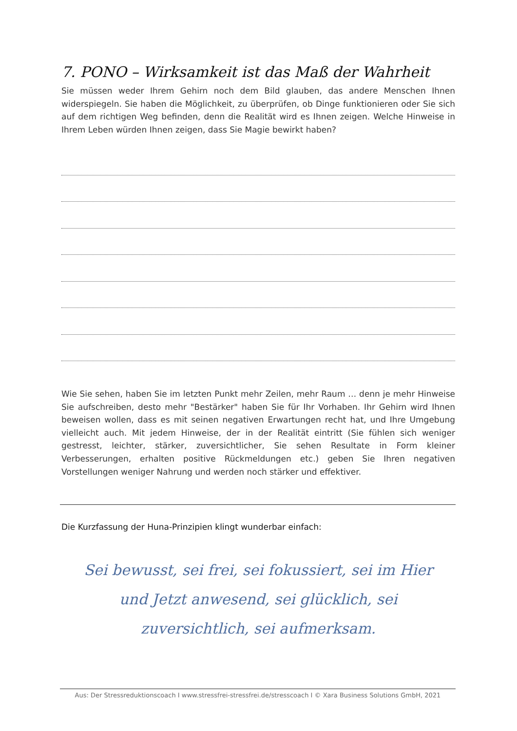7. PONO – Wirksamkeit ist das Maß der Wahrheit
Sie müssen weder Ihrem Gehirn noch dem Bild glauben, das andere Menschen Ihnen widerspiegeln. Sie haben die Möglichkeit, zu überprüfen, ob Dinge funktionieren oder Sie sich auf dem richtigen Weg befinden, denn die Realität wird es Ihnen zeigen. Welche Hinweise in Ihrem Leben würden Ihnen zeigen, dass Sie Magie bewirkt haben?
Wie Sie sehen, haben Sie im letzten Punkt mehr Zeilen, mehr Raum … denn je mehr Hinweise Sie aufschreiben, desto mehr "Bestärker" haben Sie für Ihr Vorhaben. Ihr Gehirn wird Ihnen beweisen wollen, dass es mit seinen negativen Erwartungen recht hat, und Ihre Umgebung vielleicht auch. Mit jedem Hinweise, der in der Realität eintritt (Sie fühlen sich weniger gestresst, leichter, stärker, zuversichtlicher, Sie sehen Resultate in Form kleiner Verbesserungen, erhalten positive Rückmeldungen etc.) geben Sie Ihren negativen Vorstellungen weniger Nahrung und werden noch stärker und effektiver.
Die Kurzfassung der Huna-Prinzipien klingt wunderbar einfach:
Sei bewusst, sei frei, sei fokussiert, sei im Hier und Jetzt anwesend, sei glücklich, sei zuversichtlich, sei aufmerksam.
Aus: Der Stressreduktionscoach I www.stressfrei-stressfrei.de/stresscoach I © Xara Business Solutions GmbH, 2021